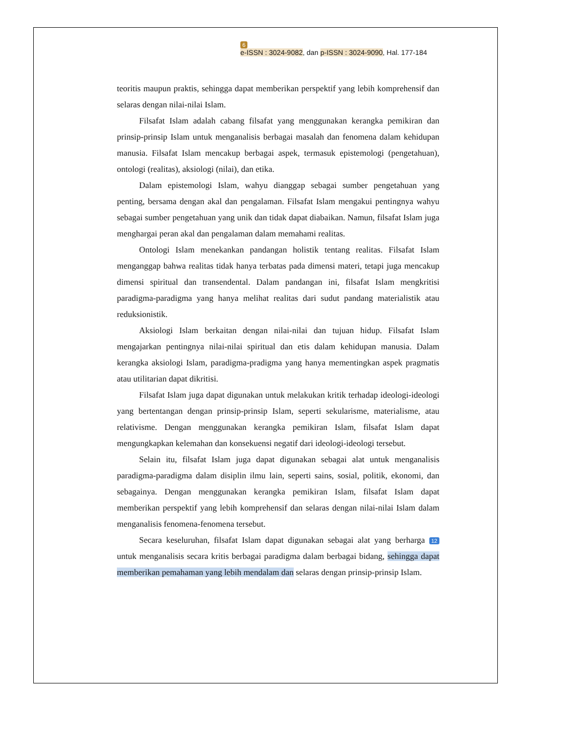6
e-ISSN : 3024-9082, dan p-ISSN : 3024-9090, Hal. 177-184
teoritis maupun praktis, sehingga dapat memberikan perspektif yang lebih komprehensif dan selaras dengan nilai-nilai Islam.
Filsafat Islam adalah cabang filsafat yang menggunakan kerangka pemikiran dan prinsip-prinsip Islam untuk menganalisis berbagai masalah dan fenomena dalam kehidupan manusia. Filsafat Islam mencakup berbagai aspek, termasuk epistemologi (pengetahuan), ontologi (realitas), aksiologi (nilai), dan etika.
Dalam epistemologi Islam, wahyu dianggap sebagai sumber pengetahuan yang penting, bersama dengan akal dan pengalaman. Filsafat Islam mengakui pentingnya wahyu sebagai sumber pengetahuan yang unik dan tidak dapat diabaikan. Namun, filsafat Islam juga menghargai peran akal dan pengalaman dalam memahami realitas.
Ontologi Islam menekankan pandangan holistik tentang realitas. Filsafat Islam menganggap bahwa realitas tidak hanya terbatas pada dimensi materi, tetapi juga mencakup dimensi spiritual dan transendental. Dalam pandangan ini, filsafat Islam mengkritisi paradigma-paradigma yang hanya melihat realitas dari sudut pandang materialistik atau reduksionistik.
Aksiologi Islam berkaitan dengan nilai-nilai dan tujuan hidup. Filsafat Islam mengajarkan pentingnya nilai-nilai spiritual dan etis dalam kehidupan manusia. Dalam kerangka aksiologi Islam, paradigma-pradigma yang hanya mementingkan aspek pragmatis atau utilitarian dapat dikritisi.
Filsafat Islam juga dapat digunakan untuk melakukan kritik terhadap ideologi-ideologi yang bertentangan dengan prinsip-prinsip Islam, seperti sekularisme, materialisme, atau relativisme. Dengan menggunakan kerangka pemikiran Islam, filsafat Islam dapat mengungkapkan kelemahan dan konsekuensi negatif dari ideologi-ideologi tersebut.
Selain itu, filsafat Islam juga dapat digunakan sebagai alat untuk menganalisis paradigma-paradigma dalam disiplin ilmu lain, seperti sains, sosial, politik, ekonomi, dan sebagainya. Dengan menggunakan kerangka pemikiran Islam, filsafat Islam dapat memberikan perspektif yang lebih komprehensif dan selaras dengan nilai-nilai Islam dalam menganalisis fenomena-fenomena tersebut.
Secara keseluruhan, filsafat Islam dapat digunakan sebagai alat yang berharga 12 untuk menganalisis secara kritis berbagai paradigma dalam berbagai bidang, sehingga dapat memberikan pemahaman yang lebih mendalam dan selaras dengan prinsip-prinsip Islam.